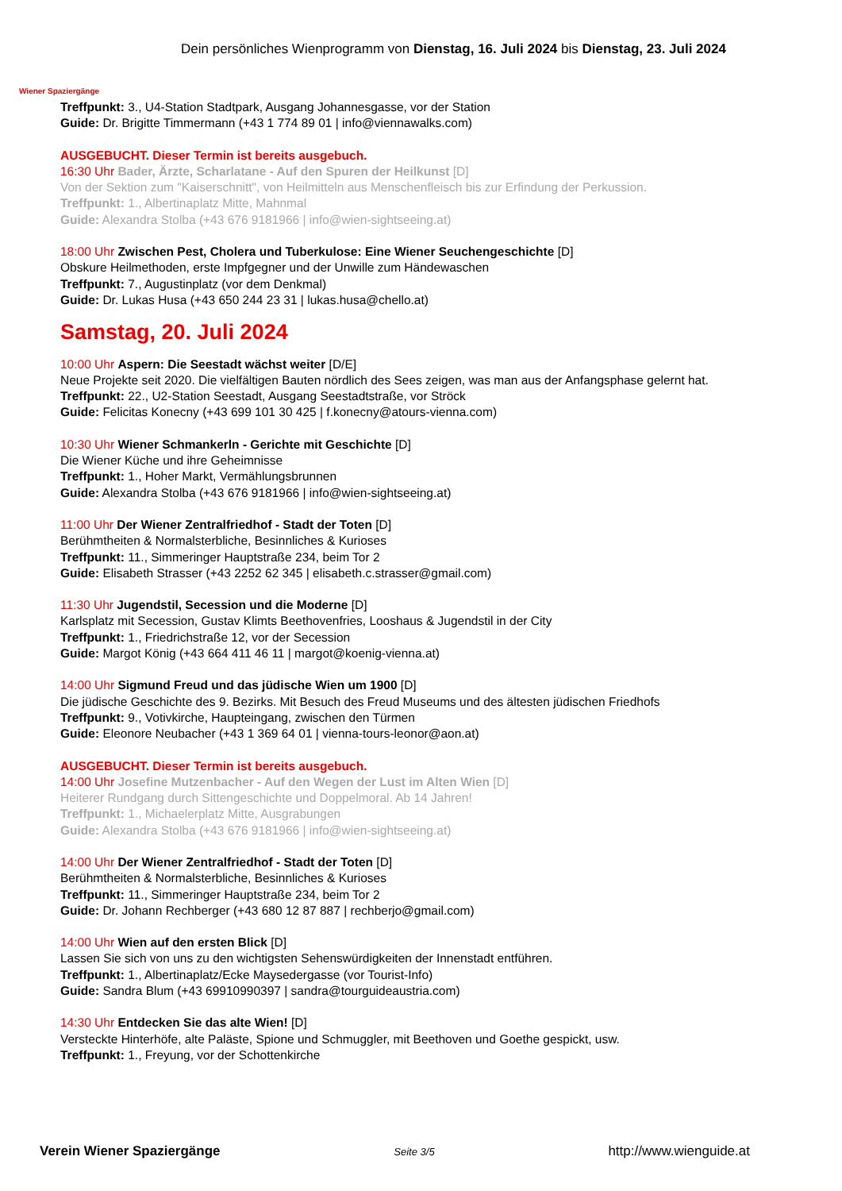Wiener Spaziergänge
Dein persönliches Wienprogramm von Dienstag, 16. Juli 2024 bis Dienstag, 23. Juli 2024
Treffpunkt: 3., U4-Station Stadtpark, Ausgang Johannesgasse, vor der Station
Guide: Dr. Brigitte Timmermann (+43 1 774 89 01 | info@viennawalks.com)
AUSGEBUCHT. Dieser Termin ist bereits ausgebuch.
16:30 Uhr Bader, Ärzte, Scharlatane - Auf den Spuren der Heilkunst [D]
Von der Sektion zum "Kaiserschnitt", von Heilmitteln aus Menschenfleisch bis zur Erfindung der Perkussion.
Treffpunkt: 1., Albertinaplatz Mitte, Mahnmal
Guide: Alexandra Stolba (+43 676 9181966 | info@wien-sightseeing.at)
18:00 Uhr Zwischen Pest, Cholera und Tuberkulose: Eine Wiener Seuchengeschichte [D]
Obskure Heilmethoden, erste Impfgegner und der Unwille zum Händewaschen
Treffpunkt: 7., Augustinplatz (vor dem Denkmal)
Guide: Dr. Lukas Husa (+43 650 244 23 31 | lukas.husa@chello.at)
Samstag, 20. Juli 2024
10:00 Uhr Aspern: Die Seestadt wächst weiter [D/E]
Neue Projekte seit 2020. Die vielfältigen Bauten nördlich des Sees zeigen, was man aus der Anfangsphase gelernt hat.
Treffpunkt: 22., U2-Station Seestadt, Ausgang Seestadtstraße, vor Ströck
Guide: Felicitas Konecny (+43 699 101 30 425 | f.konecny@atours-vienna.com)
10:30 Uhr Wiener Schmankerln - Gerichte mit Geschichte [D]
Die Wiener Küche und ihre Geheimnisse
Treffpunkt: 1., Hoher Markt, Vermählungsbrunnen
Guide: Alexandra Stolba (+43 676 9181966 | info@wien-sightseeing.at)
11:00 Uhr Der Wiener Zentralfriedhof - Stadt der Toten [D]
Berühmtheiten & Normalsterbliche, Besinnliches & Kurioses
Treffpunkt: 11., Simmeringer Hauptstraße 234, beim Tor 2
Guide: Elisabeth Strasser (+43 2252 62 345 | elisabeth.c.strasser@gmail.com)
11:30 Uhr Jugendstil, Secession und die Moderne [D]
Karlsplatz mit Secession, Gustav Klimts Beethovenfries, Looshaus & Jugendstil in der City
Treffpunkt: 1., Friedrichstraße 12, vor der Secession
Guide: Margot König (+43 664 411 46 11 | margot@koenig-vienna.at)
14:00 Uhr Sigmund Freud und das jüdische Wien um 1900 [D]
Die jüdische Geschichte des 9. Bezirks. Mit Besuch des Freud Museums und des ältesten jüdischen Friedhofs
Treffpunkt: 9., Votivkirche, Haupteingang, zwischen den Türmen
Guide: Eleonore Neubacher (+43 1 369 64 01 | vienna-tours-leonor@aon.at)
AUSGEBUCHT. Dieser Termin ist bereits ausgebuch.
14:00 Uhr Josefine Mutzenbacher - Auf den Wegen der Lust im Alten Wien [D]
Heiterer Rundgang durch Sittengeschichte und Doppelmoral. Ab 14 Jahren!
Treffpunkt: 1., Michaelerplatz Mitte, Ausgrabungen
Guide: Alexandra Stolba (+43 676 9181966 | info@wien-sightseeing.at)
14:00 Uhr Der Wiener Zentralfriedhof - Stadt der Toten [D]
Berühmtheiten & Normalsterbliche, Besinnliches & Kurioses
Treffpunkt: 11., Simmeringer Hauptstraße 234, beim Tor 2
Guide: Dr. Johann Rechberger (+43 680 12 87 887 | rechberjo@gmail.com)
14:00 Uhr Wien auf den ersten Blick [D]
Lassen Sie sich von uns zu den wichtigsten Sehenswürdigkeiten der Innenstadt entführen.
Treffpunkt: 1., Albertinaplatz/Ecke Maysedergasse (vor Tourist-Info)
Guide: Sandra Blum (+43 69910990397 | sandra@tourguideaustria.com)
14:30 Uhr Entdecken Sie das alte Wien! [D]
Versteckte Hinterhöfe, alte Paläste, Spione und Schmuggler, mit Beethoven und Goethe gespickt, usw.
Treffpunkt: 1., Freyung, vor der Schottenkirche
Verein Wiener Spaziergänge Seite 3/5 http://www.wienguide.at